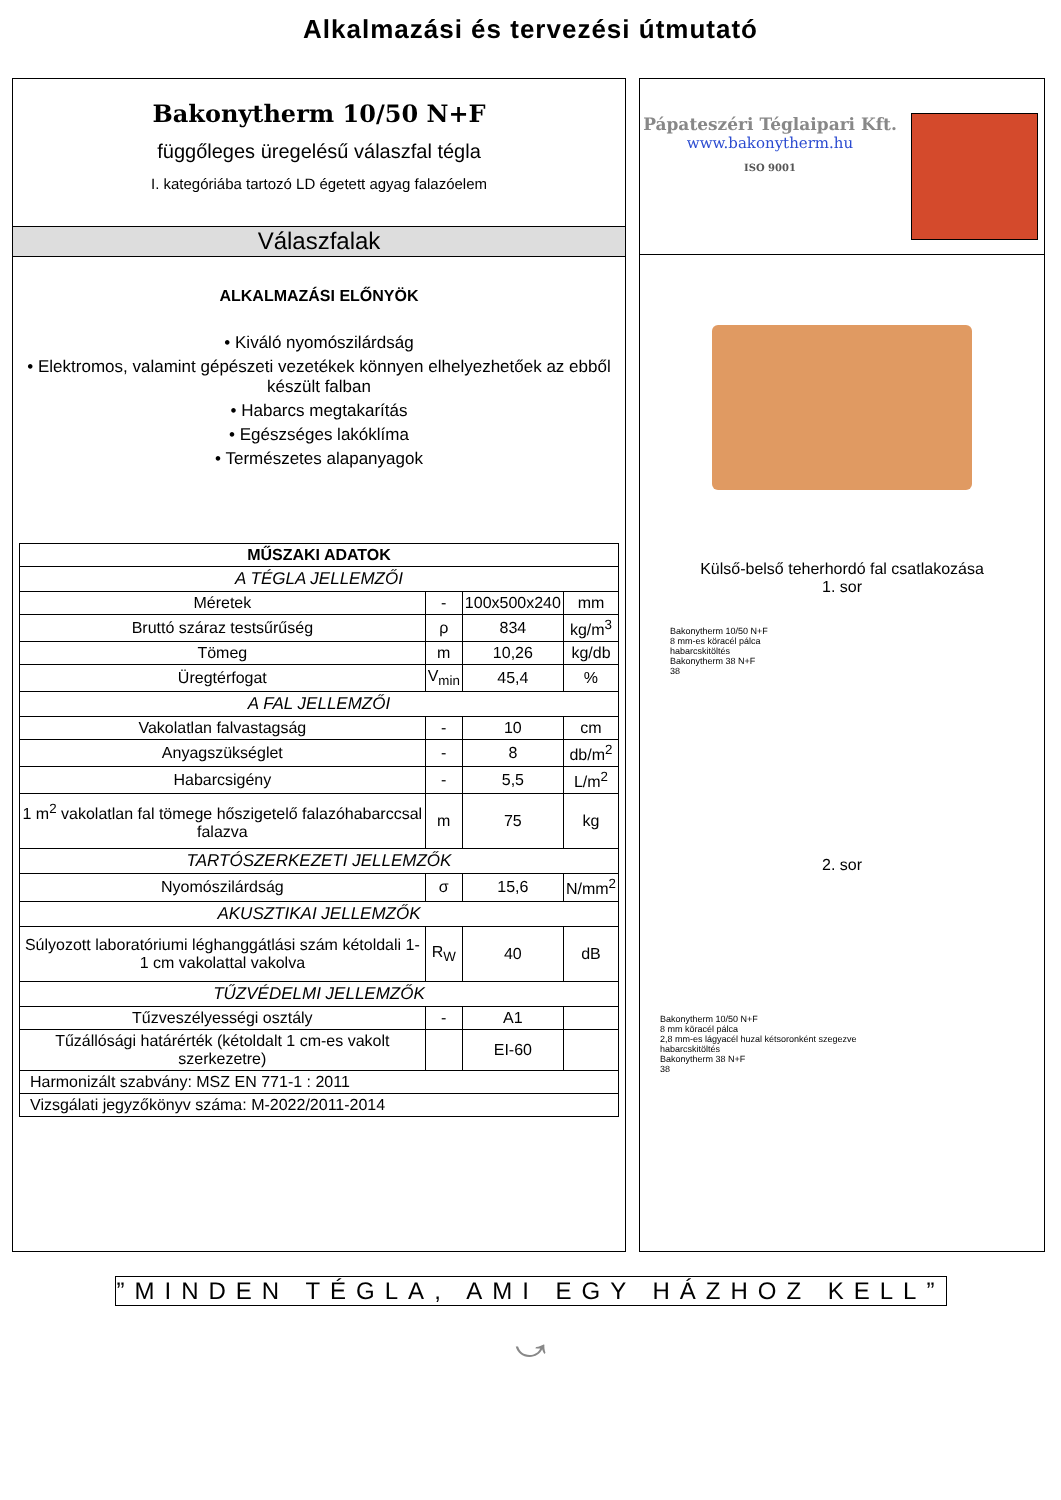Alkalmazási és tervezési útmutató
Bakonytherm 10/50 N+F
függőleges üregelésű válaszfal tégla
I. kategóriába tartozó LD égetett agyag falazóelem
Válaszfalak
ALKALMAZÁSI ELŐNYÖK
• Kiváló nyomószilárdság
• Elektromos, valamint gépészeti vezetékek könnyen elhelyezhetőek az ebből készült falban
• Habarcs megtakarítás
• Egészséges lakóklíma
• Természetes alapanyagok
| MŰSZAKI ADATOK | | | |
| --- | --- | --- | --- |
| A TÉGLA JELLEMZŐI | | | |
| Méretek | - | 100x500x240 | mm |
| Bruttó száraz testsűrűség | ρ | 834 | kg/m<sup>3</sup> |
| Tömeg | m | 10,26 | kg/db |
| Üregtérfogat | V<sub>min</sub> | 45,4 | % |
| A FAL JELLEMZŐI | | | |
| Vakolatlan falvastagság | - | 10 | cm |
| Anyagszükséglet | - | 8 | db/m<sup>2</sup> |
| Habarcsigény | - | 5,5 | L/m<sup>2</sup> |
| 1 m<sup>2</sup> vakolatlan fal tömege hőszigetelő falazóhabarccsal falazva | m | 75 | kg |
| TARTÓSZERKEZETI JELLEMZŐK | | | |
| Nyomószilárdság | σ | 15,6 | N/mm<sup>2</sup> |
| AKUSZTIKAI JELLEMZŐK | | | |
| Súlyozott laboratóriumi léghanggátlási szám kétoldali 1-1 cm vakolattal vakolva | R<sub>W</sub> | 40 | dB |
| TŰZVÉDELMI JELLEMZŐK | | | |
| Tűzveszélyességi osztály | - | A1 | |
| Tűzállósági határérték (kétoldalt 1 cm-es vakolt szerkezetre) | | EI-60 | |
| Harmonizált szabvány: MSZ EN 771-1 : 2011 | | | |
| Vizsgálati jegyzőkönyv száma: M-2022/2011-2014 | | | |
Pápateszéri Téglaipari Kft.
www.bakonytherm.hu
ISO 9001
Külső-belső teherhordó fal csatlakozása
1. sor
Bakonytherm 10/50 N+F
8 mm-es köracél pálca
habarcskitöltés
Bakonytherm 38 N+F
38
2. sor
Bakonytherm 10/50 N+F
8 mm köracél pálca
2,8 mm-es lágyacél huzal kétsoronként szegezve
habarcskitöltés
Bakonytherm 38 N+F
38
”MINDEN TÉGLA, AMI EGY HÁZHOZ KELL”
⤻